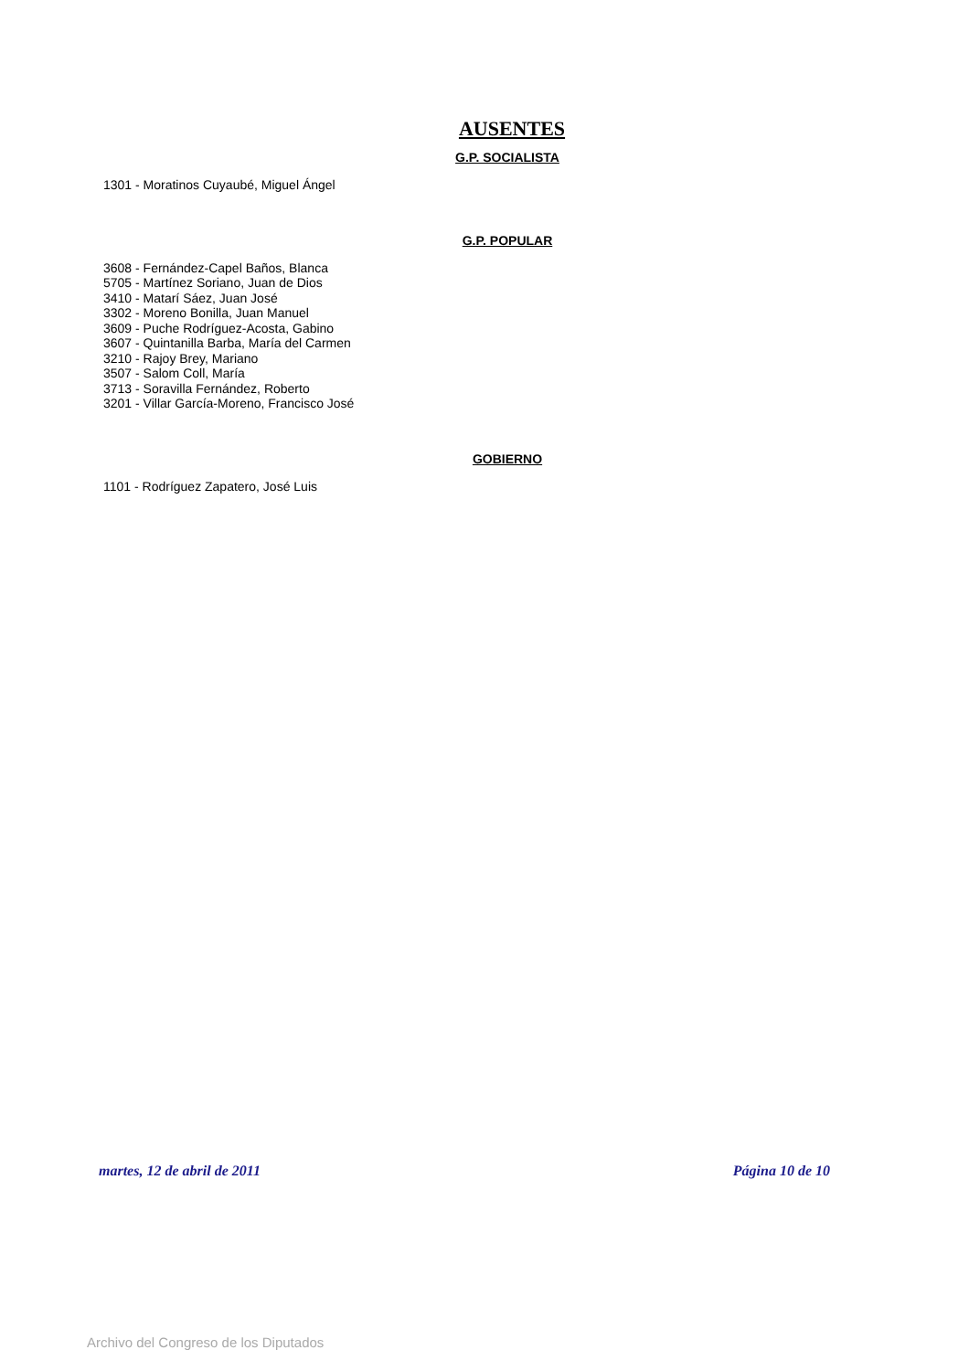AUSENTES
G.P. SOCIALISTA
1301 - Moratinos Cuyaubé, Miguel Ángel
G.P. POPULAR
3608 - Fernández-Capel Baños, Blanca
5705 - Martínez Soriano, Juan de Dios
3410 - Matarí Sáez, Juan José
3302 - Moreno Bonilla, Juan Manuel
3609 - Puche Rodríguez-Acosta, Gabino
3607 - Quintanilla Barba, María del Carmen
3210 - Rajoy Brey, Mariano
3507 - Salom Coll, María
3713 - Soravilla Fernández, Roberto
3201 - Villar García-Moreno, Francisco José
GOBIERNO
1101 - Rodríguez Zapatero, José Luis
martes, 12 de abril de 2011 Página 10 de 10
Archivo del Congreso de los Diputados